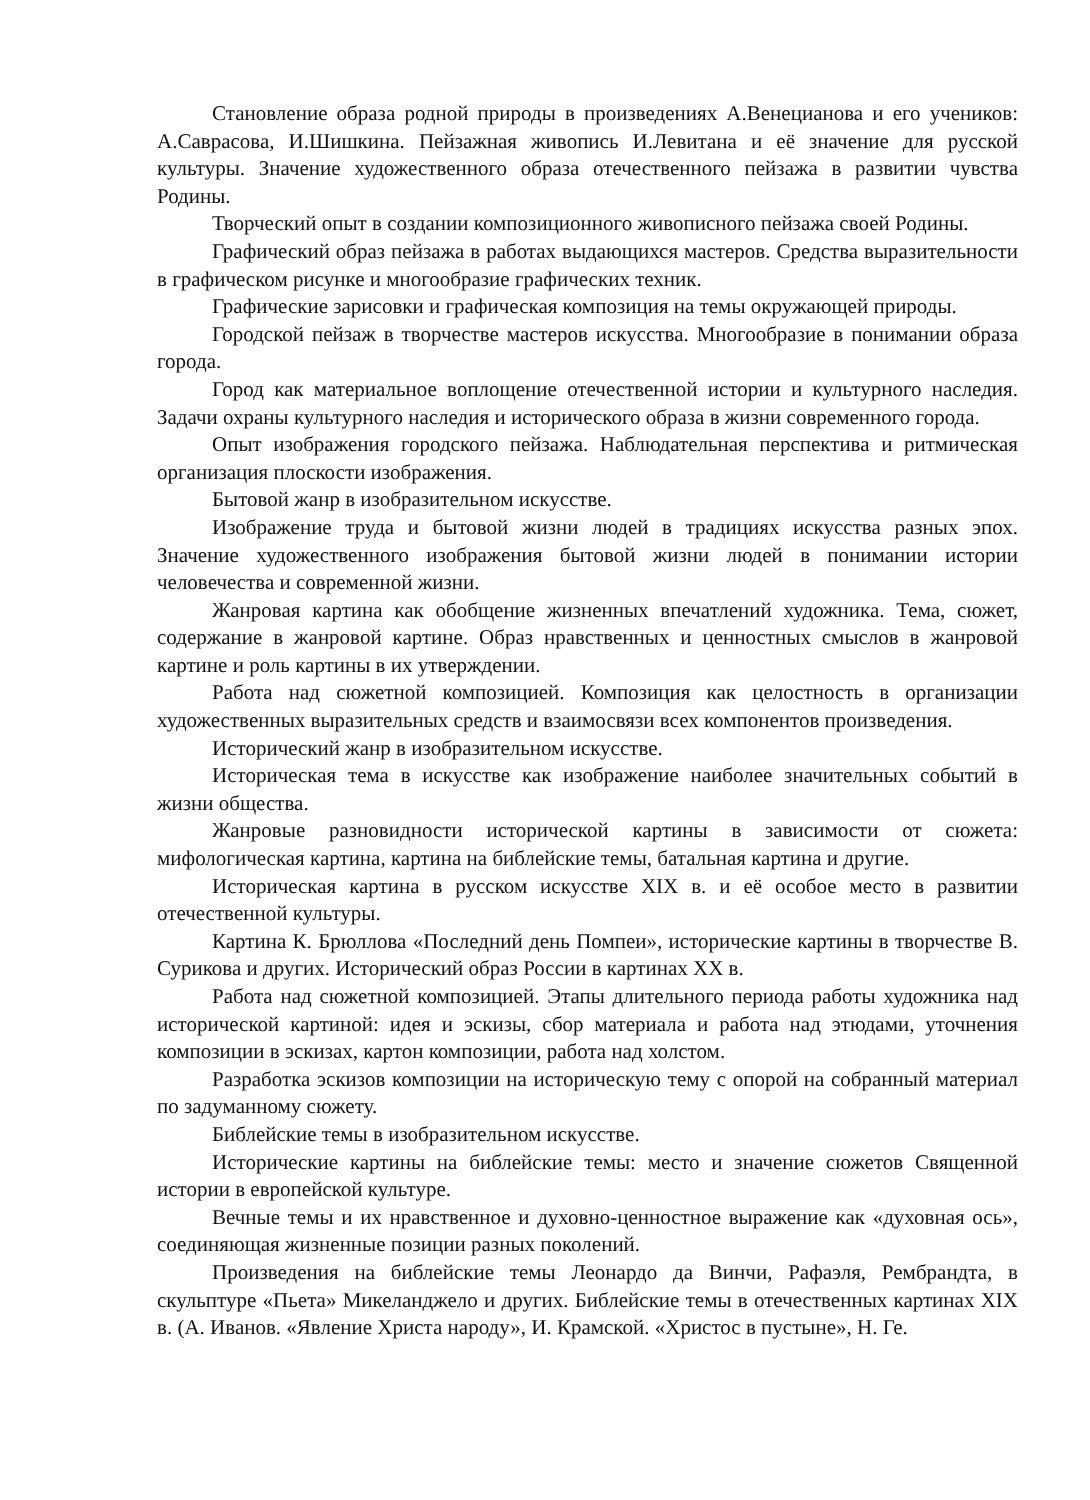Становление образа родной природы в произведениях А.Венецианова и его учеников: А.Саврасова, И.Шишкина. Пейзажная живопись И.Левитана и её значение для русской культуры. Значение художественного образа отечественного пейзажа в развитии чувства Родины.
Творческий опыт в создании композиционного живописного пейзажа своей Родины.
Графический образ пейзажа в работах выдающихся мастеров. Средства выразительности в графическом рисунке и многообразие графических техник.
Графические зарисовки и графическая композиция на темы окружающей природы.
Городской пейзаж в творчестве мастеров искусства. Многообразие в понимании образа города.
Город как материальное воплощение отечественной истории и культурного наследия. Задачи охраны культурного наследия и исторического образа в жизни современного города.
Опыт изображения городского пейзажа. Наблюдательная перспектива и ритмическая организация плоскости изображения.
Бытовой жанр в изобразительном искусстве.
Изображение труда и бытовой жизни людей в традициях искусства разных эпох. Значение художественного изображения бытовой жизни людей в понимании истории человечества и современной жизни.
Жанровая картина как обобщение жизненных впечатлений художника. Тема, сюжет, содержание в жанровой картине. Образ нравственных и ценностных смыслов в жанровой картине и роль картины в их утверждении.
Работа над сюжетной композицией. Композиция как целостность в организации художественных выразительных средств и взаимосвязи всех компонентов произведения.
Исторический жанр в изобразительном искусстве.
Историческая тема в искусстве как изображение наиболее значительных событий в жизни общества.
Жанровые разновидности исторической картины в зависимости от сюжета: мифологическая картина, картина на библейские темы, батальная картина и другие.
Историческая картина в русском искусстве XIX в. и её особое место в развитии отечественной культуры.
Картина К. Брюллова «Последний день Помпеи», исторические картины в творчестве В. Сурикова и других. Исторический образ России в картинах XX в.
Работа над сюжетной композицией. Этапы длительного периода работы художника над исторической картиной: идея и эскизы, сбор материала и работа над этюдами, уточнения композиции в эскизах, картон композиции, работа над холстом.
Разработка эскизов композиции на историческую тему с опорой на собранный материал по задуманному сюжету.
Библейские темы в изобразительном искусстве.
Исторические картины на библейские темы: место и значение сюжетов Священной истории в европейской культуре.
Вечные темы и их нравственное и духовно-ценностное выражение как «духовная ось», соединяющая жизненные позиции разных поколений.
Произведения на библейские темы Леонардо да Винчи, Рафаэля, Рембрандта, в скульптуре «Пьета» Микеланджело и других. Библейские темы в отечественных картинах XIX в. (А. Иванов. «Явление Христа народу», И. Крамской. «Христос в пустыне», Н. Ге.